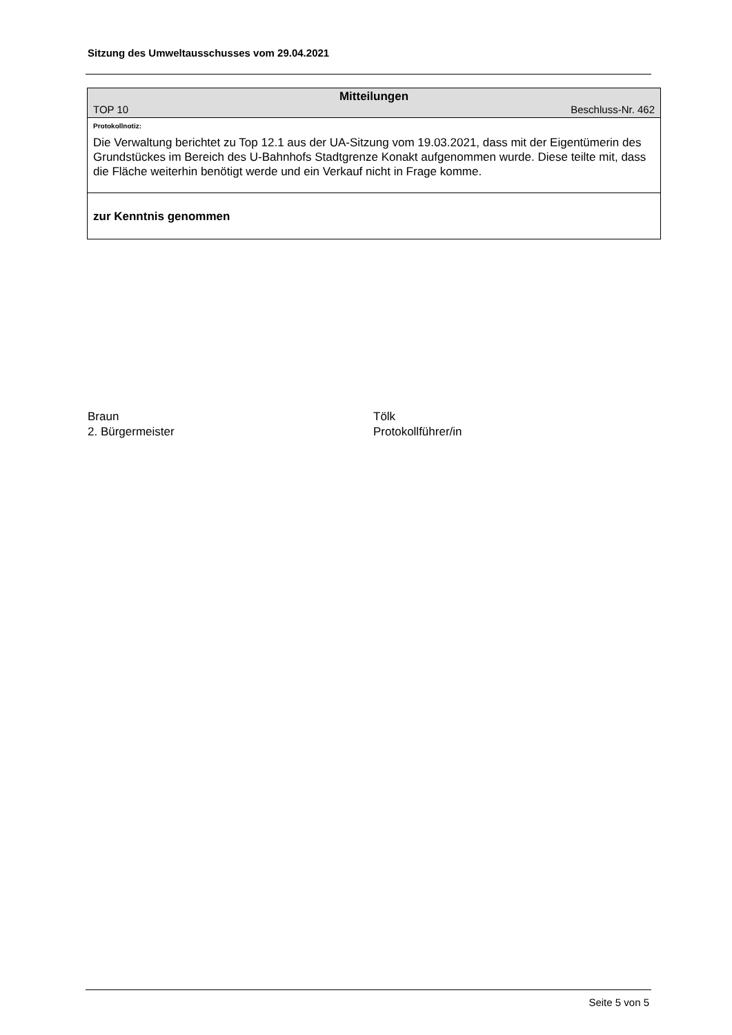Sitzung des Umweltausschusses vom 29.04.2021
Mitteilungen
TOP 10 Beschluss-Nr. 462
Protokollnotiz:
Die Verwaltung berichtet zu Top 12.1 aus der UA-Sitzung vom 19.03.2021, dass mit der Eigentümerin des Grundstückes im Bereich des U-Bahnhofs Stadtgrenze Konakt aufgenommen wurde. Diese teilte mit, dass die Fläche weiterhin benötigt werde und ein Verkauf nicht in Frage komme.
zur Kenntnis genommen
Braun
2. Bürgermeister
Tölk
Protokollführer/in
Seite 5 von 5